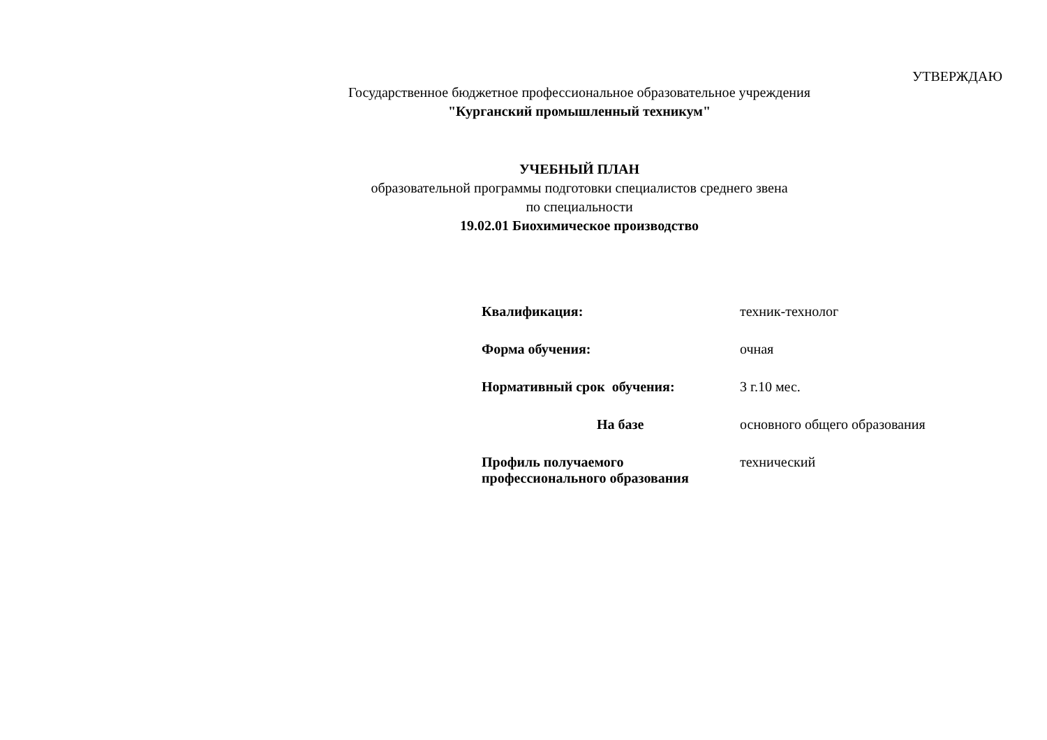УТВЕРЖДАЮ
Государственное бюджетное профессиональное образовательное учреждения
"Курганский промышленный техникум"
УЧЕБНЫЙ ПЛАН
образовательной программы подготовки специалистов среднего звена
по специальности
19.02.01 Биохимическое производство
| Квалификация: | техник-технолог |
| Форма обучения: | очная |
| Нормативный срок обучения: | 3 г.10 мес. |
| На базе | основного общего образования |
| Профиль получаемого профессионального образования | технический |